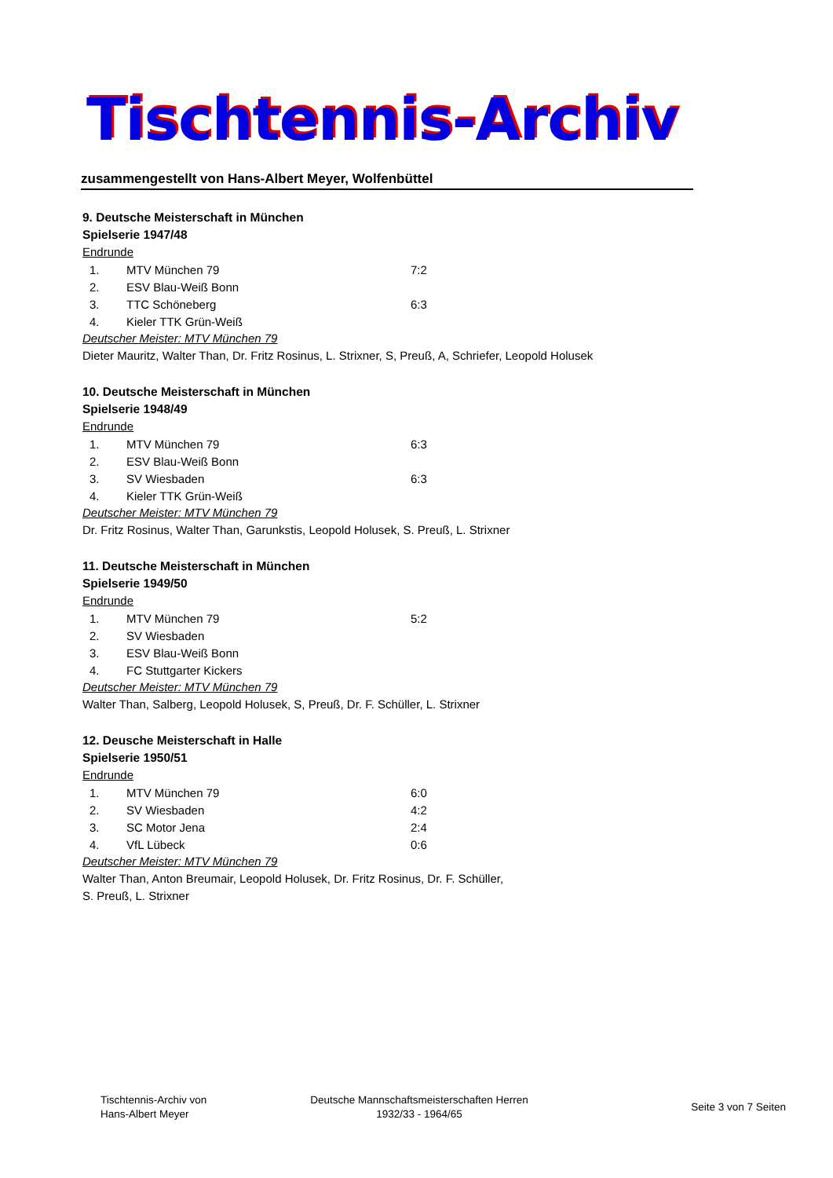Tischtennis-Archiv
zusammengestellt von Hans-Albert Meyer, Wolfenbüttel
9. Deutsche Meisterschaft in München
Spielserie 1947/48
Endrunde
| 1. | MTV München 79 | 7:2 |
| 2. | ESV Blau-Weiß Bonn | |
| 3. | TTC Schöneberg | 6:3 |
| 4. | Kieler TTK Grün-Weiß | |
Deutscher Meister: MTV München 79
Dieter Mauritz, Walter Than, Dr. Fritz Rosinus, L. Strixner, S, Preuß, A, Schriefer, Leopold Holusek
10. Deutsche Meisterschaft in München
Spielserie 1948/49
Endrunde
| 1. | MTV München 79 | 6:3 |
| 2. | ESV Blau-Weiß Bonn | |
| 3. | SV Wiesbaden | 6:3 |
| 4. | Kieler TTK Grün-Weiß | |
Deutscher Meister: MTV München 79
Dr. Fritz Rosinus, Walter Than, Garunkstis, Leopold Holusek, S. Preuß, L. Strixner
11. Deutsche Meisterschaft in München
Spielserie 1949/50
Endrunde
| 1. | MTV München 79 | 5:2 |
| 2. | SV Wiesbaden | |
| 3. | ESV Blau-Weiß Bonn | |
| 4. | FC Stuttgarter Kickers | |
Deutscher Meister: MTV München 79
Walter Than, Salberg, Leopold Holusek, S, Preuß, Dr. F. Schüller, L. Strixner
12. Deusche Meisterschaft in Halle
Spielserie 1950/51
Endrunde
| 1. | MTV München 79 | 6:0 |
| 2. | SV Wiesbaden | 4:2 |
| 3. | SC Motor Jena | 2:4 |
| 4. | VfL Lübeck | 0:6 |
Deutscher Meister: MTV München 79
Walter Than, Anton Breumair, Leopold Holusek, Dr. Fritz Rosinus, Dr. F. Schüller,
S. Preuß, L. Strixner
Tischtennis-Archiv von
Hans-Albert Meyer
Deutsche Mannschaftsmeisterschaften Herren
1932/33 - 1964/65
Seite 3 von 7 Seiten